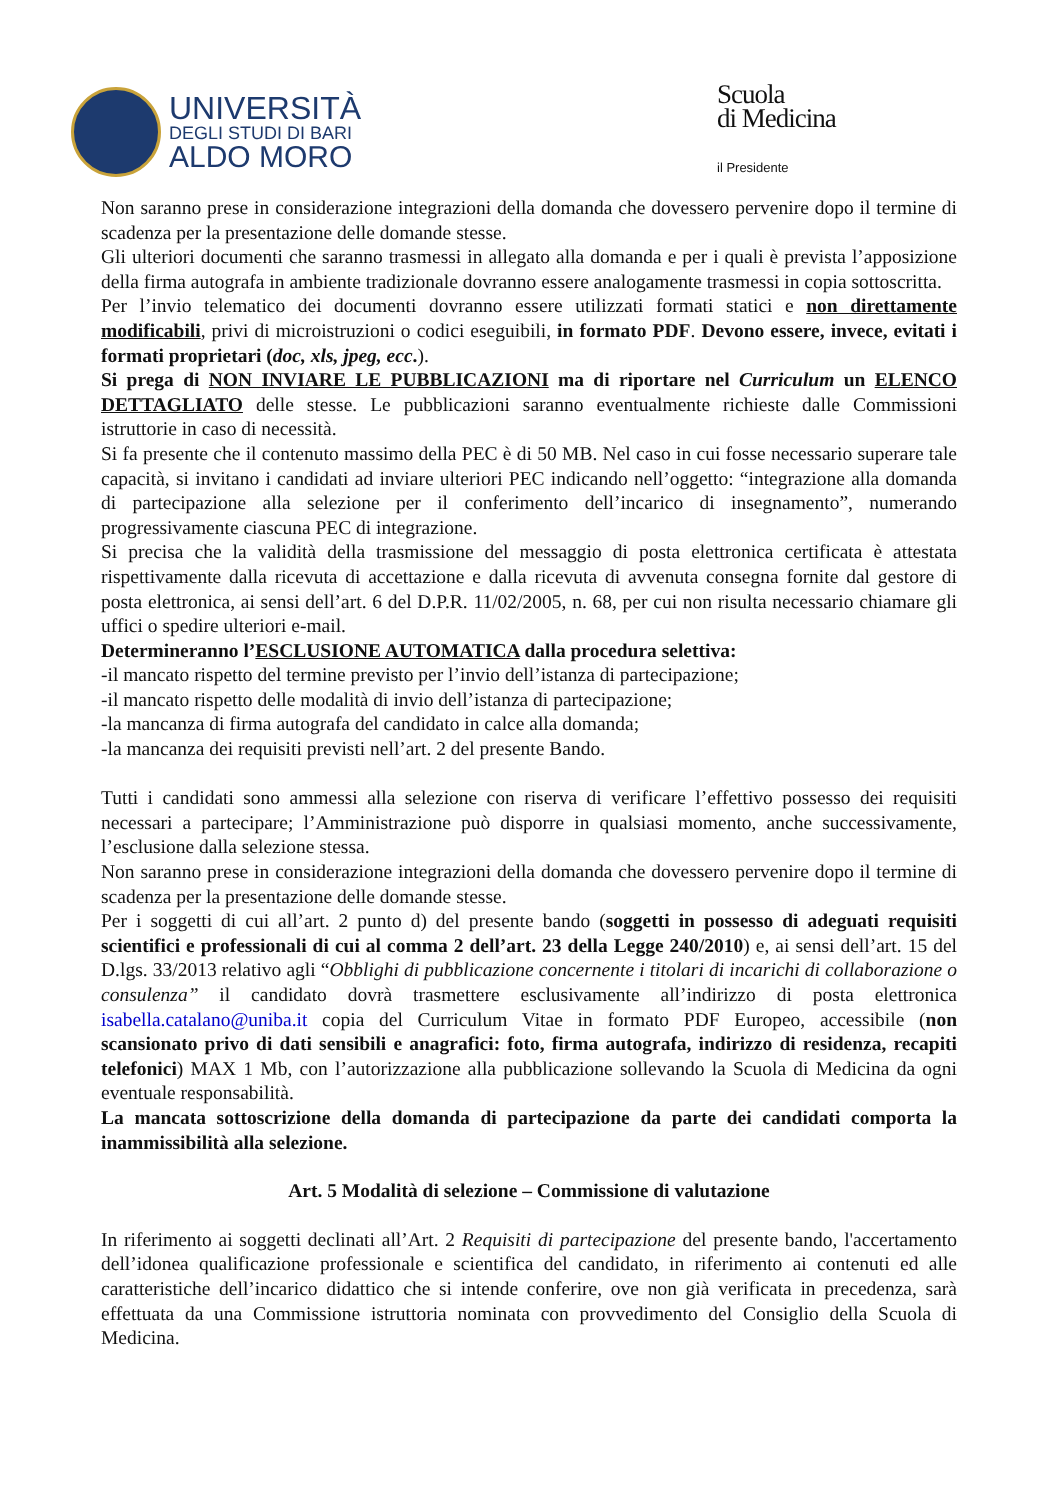UNIVERSITÀ
DEGLI STUDI DI BARI
ALDO MORO
Scuola
di Medicina
il Presidente
Non saranno prese in considerazione integrazioni della domanda che dovessero pervenire dopo il termine di scadenza per la presentazione delle domande stesse.
Gli ulteriori documenti che saranno trasmessi in allegato alla domanda e per i quali è prevista l’apposizione della firma autografa in ambiente tradizionale dovranno essere analogamente trasmessi in copia sottoscritta.
Per l’invio telematico dei documenti dovranno essere utilizzati formati statici e non direttamente modificabili, privi di microistruzioni o codici eseguibili, in formato PDF. Devono essere, invece, evitati i formati proprietari (doc, xls, jpeg, ecc.).
Si prega di NON INVIARE LE PUBBLICAZIONI ma di riportare nel Curriculum un ELENCO DETTAGLIATO delle stesse. Le pubblicazioni saranno eventualmente richieste dalle Commissioni istruttorie in caso di necessità.
Si fa presente che il contenuto massimo della PEC è di 50 MB. Nel caso in cui fosse necessario superare tale capacità, si invitano i candidati ad inviare ulteriori PEC indicando nell’oggetto: “integrazione alla domanda di partecipazione alla selezione per il conferimento dell’incarico di insegnamento”, numerando progressivamente ciascuna PEC di integrazione.
Si precisa che la validità della trasmissione del messaggio di posta elettronica certificata è attestata rispettivamente dalla ricevuta di accettazione e dalla ricevuta di avvenuta consegna fornite dal gestore di posta elettronica, ai sensi dell’art. 6 del D.P.R. 11/02/2005, n. 68, per cui non risulta necessario chiamare gli uffici o spedire ulteriori e-mail.
Determineranno l’ESCLUSIONE AUTOMATICA dalla procedura selettiva:
-il mancato rispetto del termine previsto per l’invio dell’istanza di partecipazione;
-il mancato rispetto delle modalità di invio dell’istanza di partecipazione;
-la mancanza di firma autografa del candidato in calce alla domanda;
-la mancanza dei requisiti previsti nell’art. 2 del presente Bando.
Tutti i candidati sono ammessi alla selezione con riserva di verificare l’effettivo possesso dei requisiti necessari a partecipare; l’Amministrazione può disporre in qualsiasi momento, anche successivamente, l’esclusione dalla selezione stessa.
Non saranno prese in considerazione integrazioni della domanda che dovessero pervenire dopo il termine di scadenza per la presentazione delle domande stesse.
Per i soggetti di cui all’art. 2 punto d) del presente bando (soggetti in possesso di adeguati requisiti scientifici e professionali di cui al comma 2 dell’art. 23 della Legge 240/2010) e, ai sensi dell’art. 15 del D.lgs. 33/2013 relativo agli “Obblighi di pubblicazione concernente i titolari di incarichi di collaborazione o consulenza” il candidato dovrà trasmettere esclusivamente all’indirizzo di posta elettronica isabella.catalano@uniba.it copia del Curriculum Vitae in formato PDF Europeo, accessibile (non scansionato privo di dati sensibili e anagrafici: foto, firma autografa, indirizzo di residenza, recapiti telefonici) MAX 1 Mb, con l’autorizzazione alla pubblicazione sollevando la Scuola di Medicina da ogni eventuale responsabilità.
La mancata sottoscrizione della domanda di partecipazione da parte dei candidati comporta la inammissibilità alla selezione.
Art. 5 Modalità di selezione – Commissione di valutazione
In riferimento ai soggetti declinati all’Art. 2 Requisiti di partecipazione del presente bando, l'accertamento dell’idonea qualificazione professionale e scientifica del candidato, in riferimento ai contenuti ed alle caratteristiche dell’incarico didattico che si intende conferire, ove non già verificata in precedenza, sarà effettuata da una Commissione istruttoria nominata con provvedimento del Consiglio della Scuola di Medicina.